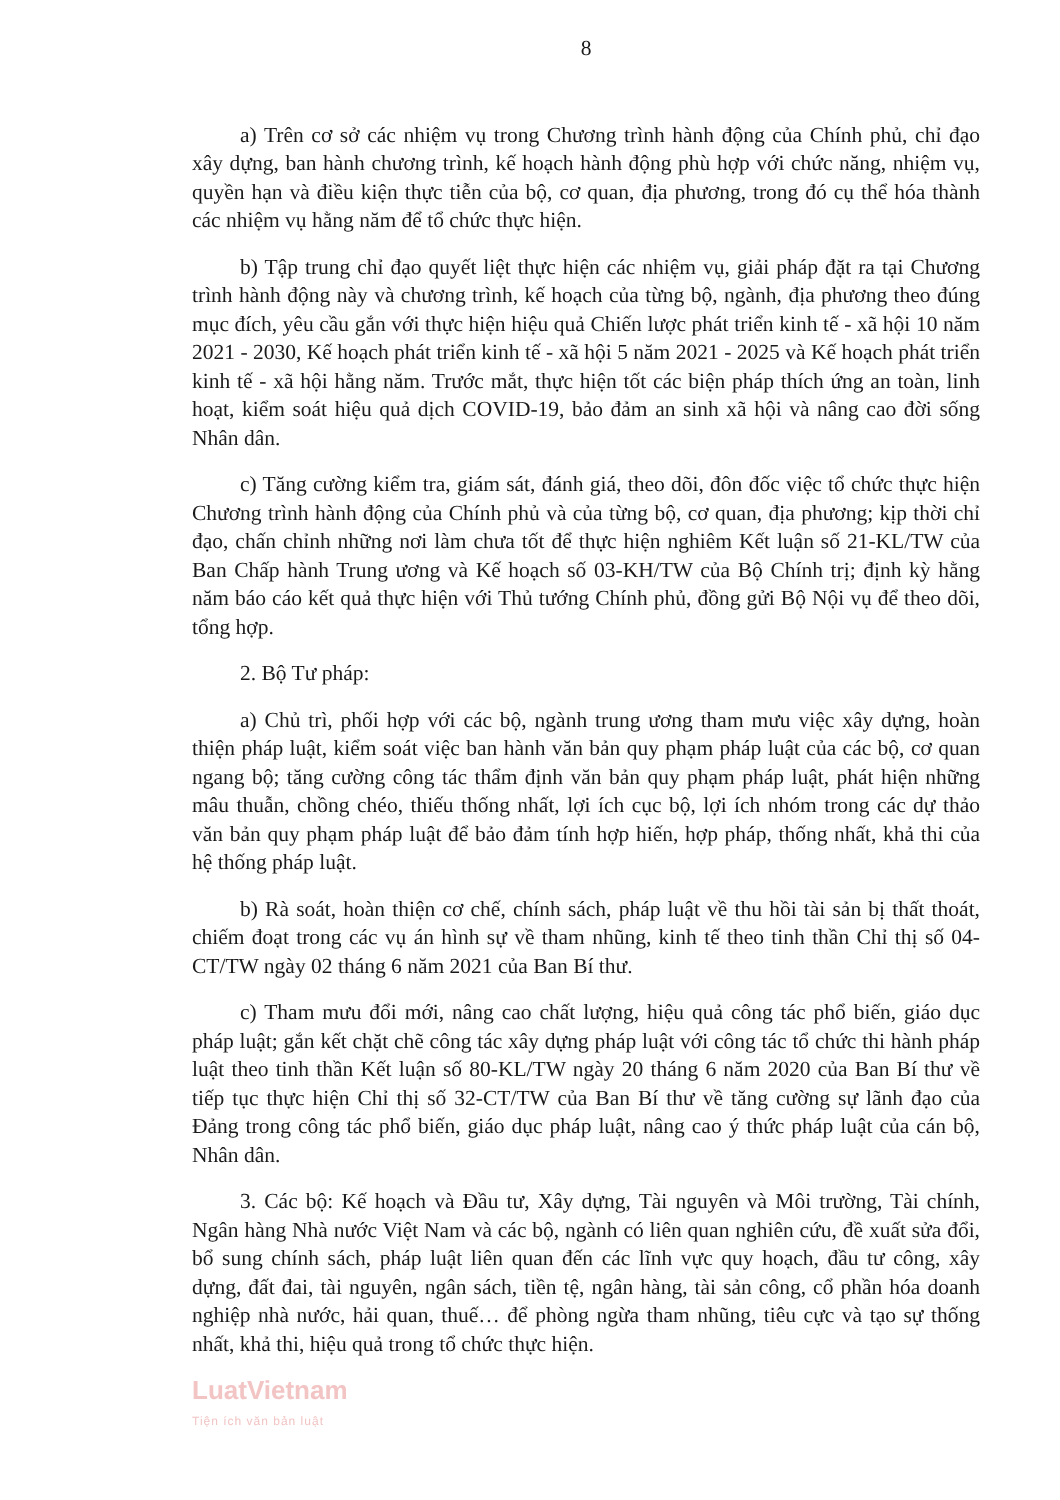8
a) Trên cơ sở các nhiệm vụ trong Chương trình hành động của Chính phủ, chỉ đạo xây dựng, ban hành chương trình, kế hoạch hành động phù hợp với chức năng, nhiệm vụ, quyền hạn và điều kiện thực tiễn của bộ, cơ quan, địa phương, trong đó cụ thể hóa thành các nhiệm vụ hằng năm để tổ chức thực hiện.
b) Tập trung chỉ đạo quyết liệt thực hiện các nhiệm vụ, giải pháp đặt ra tại Chương trình hành động này và chương trình, kế hoạch của từng bộ, ngành, địa phương theo đúng mục đích, yêu cầu gắn với thực hiện hiệu quả Chiến lược phát triển kinh tế - xã hội 10 năm 2021 - 2030, Kế hoạch phát triển kinh tế - xã hội 5 năm 2021 - 2025 và Kế hoạch phát triển kinh tế - xã hội hằng năm. Trước mắt, thực hiện tốt các biện pháp thích ứng an toàn, linh hoạt, kiểm soát hiệu quả dịch COVID-19, bảo đảm an sinh xã hội và nâng cao đời sống Nhân dân.
c) Tăng cường kiểm tra, giám sát, đánh giá, theo dõi, đôn đốc việc tổ chức thực hiện Chương trình hành động của Chính phủ và của từng bộ, cơ quan, địa phương; kịp thời chỉ đạo, chấn chỉnh những nơi làm chưa tốt để thực hiện nghiêm Kết luận số 21-KL/TW của Ban Chấp hành Trung ương và Kế hoạch số 03-KH/TW của Bộ Chính trị; định kỳ hằng năm báo cáo kết quả thực hiện với Thủ tướng Chính phủ, đồng gửi Bộ Nội vụ để theo dõi, tổng hợp.
2. Bộ Tư pháp:
a) Chủ trì, phối hợp với các bộ, ngành trung ương tham mưu việc xây dựng, hoàn thiện pháp luật, kiểm soát việc ban hành văn bản quy phạm pháp luật của các bộ, cơ quan ngang bộ; tăng cường công tác thẩm định văn bản quy phạm pháp luật, phát hiện những mâu thuẫn, chồng chéo, thiếu thống nhất, lợi ích cục bộ, lợi ích nhóm trong các dự thảo văn bản quy phạm pháp luật để bảo đảm tính hợp hiến, hợp pháp, thống nhất, khả thi của hệ thống pháp luật.
b) Rà soát, hoàn thiện cơ chế, chính sách, pháp luật về thu hồi tài sản bị thất thoát, chiếm đoạt trong các vụ án hình sự về tham nhũng, kinh tế theo tinh thần Chỉ thị số 04-CT/TW ngày 02 tháng 6 năm 2021 của Ban Bí thư.
c) Tham mưu đổi mới, nâng cao chất lượng, hiệu quả công tác phổ biến, giáo dục pháp luật; gắn kết chặt chẽ công tác xây dựng pháp luật với công tác tổ chức thi hành pháp luật theo tinh thần Kết luận số 80-KL/TW ngày 20 tháng 6 năm 2020 của Ban Bí thư về tiếp tục thực hiện Chỉ thị số 32-CT/TW của Ban Bí thư về tăng cường sự lãnh đạo của Đảng trong công tác phổ biến, giáo dục pháp luật, nâng cao ý thức pháp luật của cán bộ, Nhân dân.
3. Các bộ: Kế hoạch và Đầu tư, Xây dựng, Tài nguyên và Môi trường, Tài chính, Ngân hàng Nhà nước Việt Nam và các bộ, ngành có liên quan nghiên cứu, đề xuất sửa đổi, bổ sung chính sách, pháp luật liên quan đến các lĩnh vực quy hoạch, đầu tư công, xây dựng, đất đai, tài nguyên, ngân sách, tiền tệ, ngân hàng, tài sản công, cổ phần hóa doanh nghiệp nhà nước, hải quan, thuế… để phòng ngừa tham nhũng, tiêu cực và tạo sự thống nhất, khả thi, hiệu quả trong tổ chức thực hiện.
LuatVietnam
Tiện ích văn bản luật